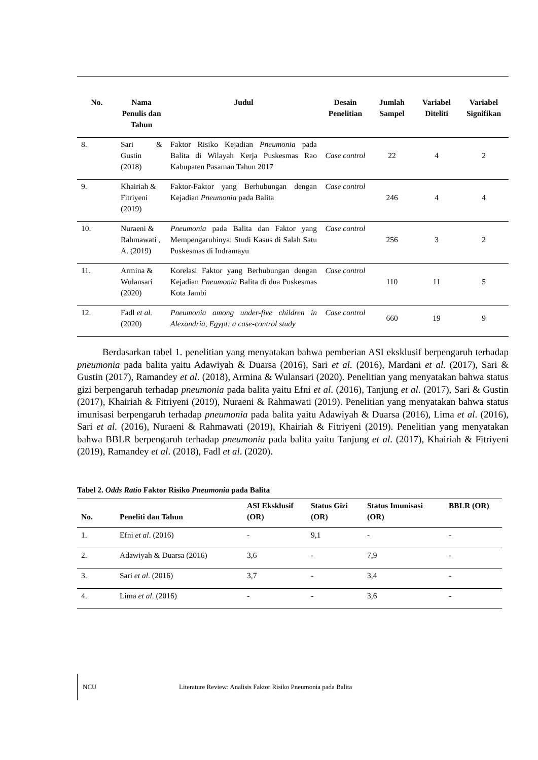| No. | Nama Penulis dan Tahun | Judul | Desain Penelitian | Jumlah Sampel | Variabel Diteliti | Variabel Signifikan |
| --- | --- | --- | --- | --- | --- | --- |
| 8. | Sari & Gustin (2018) | Faktor Risiko Kejadian Pneumonia pada Balita di Wilayah Kerja Puskesmas Rao Kabupaten Pasaman Tahun 2017 | Case control | 22 | 4 | 2 |
| 9. | Khairiah & Fitriyeni (2019) | Faktor-Faktor yang Berhubungan dengan Kejadian Pneumonia pada Balita | Case control | 246 | 4 | 4 |
| 10. | Nuraeni & Rahmawati , A. (2019) | Pneumonia pada Balita dan Faktor yang Mempengaruhinya: Studi Kasus di Salah Satu Puskesmas di Indramayu | Case control | 256 | 3 | 2 |
| 11. | Armina & Wulansari (2020) | Korelasi Faktor yang Berhubungan dengan Kejadian Pneumonia Balita di dua Puskesmas Kota Jambi | Case control | 110 | 11 | 5 |
| 12. | Fadl et al. (2020) | Pneumonia among under-five children in Alexandria, Egypt: a case-control study | Case control | 660 | 19 | 9 |
Berdasarkan tabel 1. penelitian yang menyatakan bahwa pemberian ASI eksklusif berpengaruh terhadap pneumonia pada balita yaitu Adawiyah & Duarsa (2016), Sari et al. (2016), Mardani et al. (2017), Sari & Gustin (2017), Ramandey et al. (2018), Armina & Wulansari (2020). Penelitian yang menyatakan bahwa status gizi berpengaruh terhadap pneumonia pada balita yaitu Efni et al. (2016), Tanjung et al. (2017), Sari & Gustin (2017), Khairiah & Fitriyeni (2019), Nuraeni & Rahmawati (2019). Penelitian yang menyatakan bahwa status imunisasi berpengaruh terhadap pneumonia pada balita yaitu Adawiyah & Duarsa (2016), Lima et al. (2016), Sari et al. (2016), Nuraeni & Rahmawati (2019), Khairiah & Fitriyeni (2019). Penelitian yang menyatakan bahwa BBLR berpengaruh terhadap pneumonia pada balita yaitu Tanjung et al. (2017), Khairiah & Fitriyeni (2019), Ramandey et al. (2018), Fadl et al. (2020).
Tabel 2. Odds Ratio Faktor Risiko Pneumonia pada Balita
| No. | Peneliti dan Tahun | ASI Eksklusif (OR) | Status Gizi (OR) | Status Imunisasi (OR) | BBLR (OR) |
| --- | --- | --- | --- | --- | --- |
| 1. | Efni et al . (2016) | - | 9,1 | - | - |
| 2. | Adawiyah & Duarsa (2016) | 3,6 | - | 7,9 | - |
| 3. | Sari et al . (2016) | 3,7 | - | 3,4 | - |
| 4. | Lima et al . (2016) | - | - | 3,6 | - |
NCU Literature Review: Analisis Faktor Risiko Pneumonia pada Balita